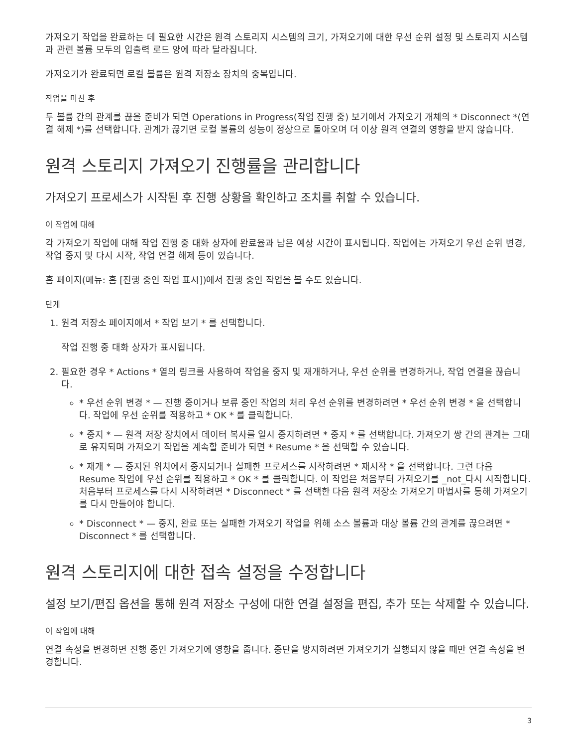가져오기 작업을 완료하는 데 필요한 시간은 원격 스토리지 시스템의 크기, 가져오기에 대한 우선 순위 설정 및 스토리지 시스템과 관련 볼륨 모두의 입출력 로드 양에 따라 달라집니다.
가져오기가 완료되면 로컬 볼륨은 원격 저장소 장치의 중복입니다.
작업을 마친 후
두 볼륨 간의 관계를 끊을 준비가 되면 Operations in Progress(작업 진행 중) 보기에서 가져오기 개체의 * Disconnect *(연결 해제 *)를 선택합니다. 관계가 끊기면 로컬 볼륨의 성능이 정상으로 돌아오며 더 이상 원격 연결의 영향을 받지 않습니다.
원격 스토리지 가져오기 진행률을 관리합니다
가져오기 프로세스가 시작된 후 진행 상황을 확인하고 조치를 취할 수 있습니다.
이 작업에 대해
각 가져오기 작업에 대해 작업 진행 중 대화 상자에 완료율과 남은 예상 시간이 표시됩니다. 작업에는 가져오기 우선 순위 변경, 작업 중지 및 다시 시작, 작업 연결 해제 등이 있습니다.
홈 페이지(메뉴: 홈 [진행 중인 작업 표시])에서 진행 중인 작업을 볼 수도 있습니다.
단계
1. 원격 저장소 페이지에서 * 작업 보기 * 를 선택합니다.
작업 진행 중 대화 상자가 표시됩니다.
2. 필요한 경우 * Actions * 열의 링크를 사용하여 작업을 중지 및 재개하거나, 우선 순위를 변경하거나, 작업 연결을 끊습니다.
* 우선 순위 변경 * — 진행 중이거나 보류 중인 작업의 처리 우선 순위를 변경하려면 * 우선 순위 변경 * 을 선택합니다. 작업에 우선 순위를 적용하고 * OK * 를 클릭합니다.
* 중지 * — 원격 저장 장치에서 데이터 복사를 일시 중지하려면 * 중지 * 를 선택합니다. 가져오기 쌍 간의 관계는 그대로 유지되며 가져오기 작업을 계속할 준비가 되면 * Resume * 을 선택할 수 있습니다.
* 재개 * — 중지된 위치에서 중지되거나 실패한 프로세스를 시작하려면 * 재시작 * 을 선택합니다. 그런 다음 Resume 작업에 우선 순위를 적용하고 * OK * 를 클릭합니다. 이 작업은 처음부터 가져오기를 _not_다시 시작합니다. 처음부터 프로세스를 다시 시작하려면 * Disconnect * 를 선택한 다음 원격 저장소 가져오기 마법사를 통해 가져오기를 다시 만들어야 합니다.
* Disconnect * — 중지, 완료 또는 실패한 가져오기 작업을 위해 소스 볼륨과 대상 볼륨 간의 관계를 끊으려면 * Disconnect * 를 선택합니다.
원격 스토리지에 대한 접속 설정을 수정합니다
설정 보기/편집 옵션을 통해 원격 저장소 구성에 대한 연결 설정을 편집, 추가 또는 삭제할 수 있습니다.
이 작업에 대해
연결 속성을 변경하면 진행 중인 가져오기에 영향을 줍니다. 중단을 방지하려면 가져오기가 실행되지 않을 때만 연결 속성을 변경합니다.
3